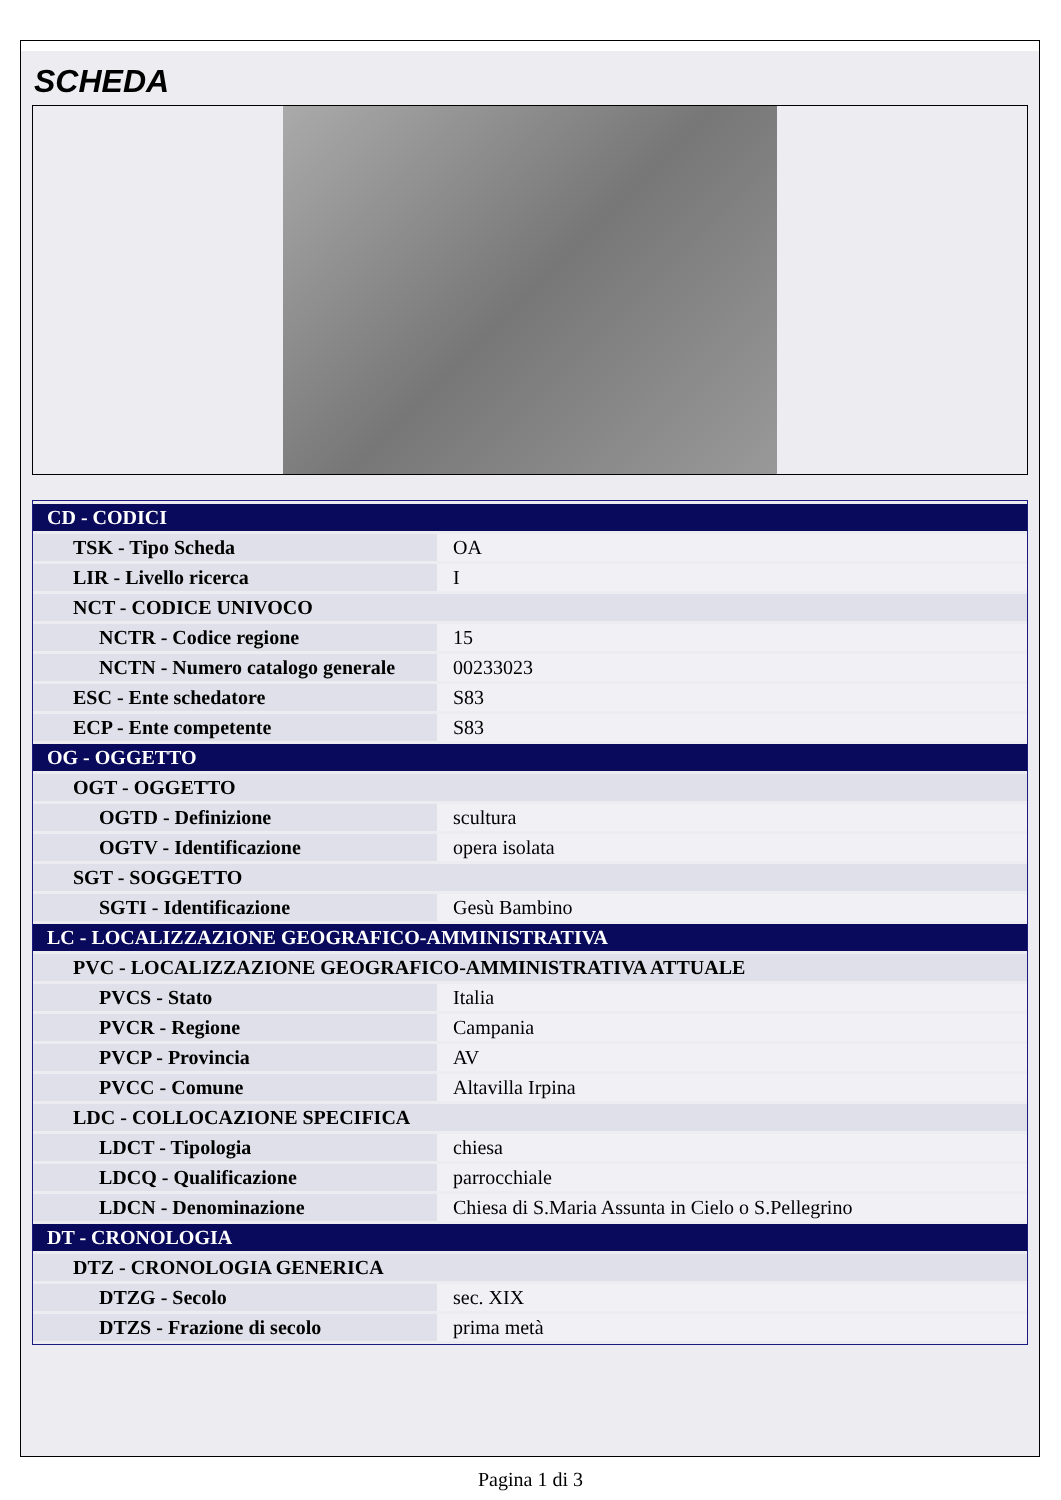SCHEDA
| CD - CODICI | |
| TSK - Tipo Scheda | OA |
| LIR - Livello ricerca | I |
| NCT - CODICE UNIVOCO | |
| NCTR - Codice regione | 15 |
| NCTN - Numero catalogo generale | 00233023 |
| ESC - Ente schedatore | S83 |
| ECP - Ente competente | S83 |
| OG - OGGETTO | |
| OGT - OGGETTO | |
| OGTD - Definizione | scultura |
| OGTV - Identificazione | opera isolata |
| SGT - SOGGETTO | |
| SGTI - Identificazione | Gesù Bambino |
| LC - LOCALIZZAZIONE GEOGRAFICO-AMMINISTRATIVA | |
| PVC - LOCALIZZAZIONE GEOGRAFICO-AMMINISTRATIVA ATTUALE | |
| PVCS - Stato | Italia |
| PVCR - Regione | Campania |
| PVCP - Provincia | AV |
| PVCC - Comune | Altavilla Irpina |
| LDC - COLLOCAZIONE SPECIFICA | |
| LDCT - Tipologia | chiesa |
| LDCQ - Qualificazione | parrocchiale |
| LDCN - Denominazione | Chiesa di S.Maria Assunta in Cielo o S.Pellegrino |
| DT - CRONOLOGIA | |
| DTZ - CRONOLOGIA GENERICA | |
| DTZG - Secolo | sec. XIX |
| DTZS - Frazione di secolo | prima metà |
Pagina 1 di 3